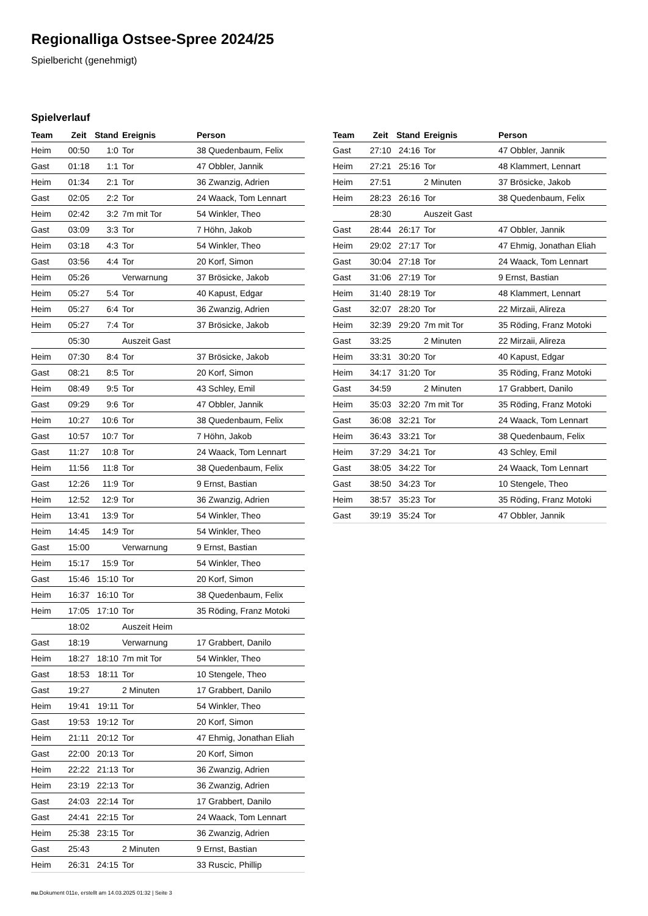Regionalliga Ostsee-Spree 2024/25
Spielbericht (genehmigt)
Spielverlauf
| Team | Zeit | Stand | Ereignis | Person |
| --- | --- | --- | --- | --- |
| Heim | 00:50 | 1:0 | Tor | 38 Quedenbaum, Felix |
| Gast | 01:18 | 1:1 | Tor | 47 Obbler, Jannik |
| Heim | 01:34 | 2:1 | Tor | 36 Zwanzig, Adrien |
| Gast | 02:05 | 2:2 | Tor | 24 Waack, Tom Lennart |
| Heim | 02:42 | 3:2 | 7m mit Tor | 54 Winkler, Theo |
| Gast | 03:09 | 3:3 | Tor | 7 Höhn, Jakob |
| Heim | 03:18 | 4:3 | Tor | 54 Winkler, Theo |
| Gast | 03:56 | 4:4 | Tor | 20 Korf, Simon |
| Heim | 05:26 | | Verwarnung | 37 Brösicke, Jakob |
| Heim | 05:27 | 5:4 | Tor | 40 Kapust, Edgar |
| Heim | 05:27 | 6:4 | Tor | 36 Zwanzig, Adrien |
| Heim | 05:27 | 7:4 | Tor | 37 Brösicke, Jakob |
| | 05:30 | | Auszeit Gast | |
| Heim | 07:30 | 8:4 | Tor | 37 Brösicke, Jakob |
| Gast | 08:21 | 8:5 | Tor | 20 Korf, Simon |
| Heim | 08:49 | 9:5 | Tor | 43 Schley, Emil |
| Gast | 09:29 | 9:6 | Tor | 47 Obbler, Jannik |
| Heim | 10:27 | 10:6 | Tor | 38 Quedenbaum, Felix |
| Gast | 10:57 | 10:7 | Tor | 7 Höhn, Jakob |
| Gast | 11:27 | 10:8 | Tor | 24 Waack, Tom Lennart |
| Heim | 11:56 | 11:8 | Tor | 38 Quedenbaum, Felix |
| Gast | 12:26 | 11:9 | Tor | 9 Ernst, Bastian |
| Heim | 12:52 | 12:9 | Tor | 36 Zwanzig, Adrien |
| Heim | 13:41 | 13:9 | Tor | 54 Winkler, Theo |
| Heim | 14:45 | 14:9 | Tor | 54 Winkler, Theo |
| Gast | 15:00 | | Verwarnung | 9 Ernst, Bastian |
| Heim | 15:17 | 15:9 | Tor | 54 Winkler, Theo |
| Gast | 15:46 | 15:10 | Tor | 20 Korf, Simon |
| Heim | 16:37 | 16:10 | Tor | 38 Quedenbaum, Felix |
| Heim | 17:05 | 17:10 | Tor | 35 Röding, Franz Motoki |
| | 18:02 | | Auszeit Heim | |
| Gast | 18:19 | | Verwarnung | 17 Grabbert, Danilo |
| Heim | 18:27 | 18:10 | 7m mit Tor | 54 Winkler, Theo |
| Gast | 18:53 | 18:11 | Tor | 10 Stengele, Theo |
| Gast | 19:27 | | 2 Minuten | 17 Grabbert, Danilo |
| Heim | 19:41 | 19:11 | Tor | 54 Winkler, Theo |
| Gast | 19:53 | 19:12 | Tor | 20 Korf, Simon |
| Heim | 21:11 | 20:12 | Tor | 47 Ehmig, Jonathan Eliah |
| Gast | 22:00 | 20:13 | Tor | 20 Korf, Simon |
| Heim | 22:22 | 21:13 | Tor | 36 Zwanzig, Adrien |
| Heim | 23:19 | 22:13 | Tor | 36 Zwanzig, Adrien |
| Gast | 24:03 | 22:14 | Tor | 17 Grabbert, Danilo |
| Gast | 24:41 | 22:15 | Tor | 24 Waack, Tom Lennart |
| Heim | 25:38 | 23:15 | Tor | 36 Zwanzig, Adrien |
| Gast | 25:43 | | 2 Minuten | 9 Ernst, Bastian |
| Heim | 26:31 | 24:15 | Tor | 33 Ruscic, Phillip |
| Team | Zeit | Stand | Ereignis | Person |
| --- | --- | --- | --- | --- |
| Gast | 27:10 | 24:16 | Tor | 47 Obbler, Jannik |
| Heim | 27:21 | 25:16 | Tor | 48 Klammert, Lennart |
| Heim | 27:51 | | 2 Minuten | 37 Brösicke, Jakob |
| Heim | 28:23 | 26:16 | Tor | 38 Quedenbaum, Felix |
| | 28:30 | | Auszeit Gast | |
| Gast | 28:44 | 26:17 | Tor | 47 Obbler, Jannik |
| Heim | 29:02 | 27:17 | Tor | 47 Ehmig, Jonathan Eliah |
| Gast | 30:04 | 27:18 | Tor | 24 Waack, Tom Lennart |
| Gast | 31:06 | 27:19 | Tor | 9 Ernst, Bastian |
| Heim | 31:40 | 28:19 | Tor | 48 Klammert, Lennart |
| Gast | 32:07 | 28:20 | Tor | 22 Mirzaii, Alireza |
| Heim | 32:39 | 29:20 | 7m mit Tor | 35 Röding, Franz Motoki |
| Gast | 33:25 | | 2 Minuten | 22 Mirzaii, Alireza |
| Heim | 33:31 | 30:20 | Tor | 40 Kapust, Edgar |
| Heim | 34:17 | 31:20 | Tor | 35 Röding, Franz Motoki |
| Gast | 34:59 | | 2 Minuten | 17 Grabbert, Danilo |
| Heim | 35:03 | 32:20 | 7m mit Tor | 35 Röding, Franz Motoki |
| Gast | 36:08 | 32:21 | Tor | 24 Waack, Tom Lennart |
| Heim | 36:43 | 33:21 | Tor | 38 Quedenbaum, Felix |
| Heim | 37:29 | 34:21 | Tor | 43 Schley, Emil |
| Gast | 38:05 | 34:22 | Tor | 24 Waack, Tom Lennart |
| Gast | 38:50 | 34:23 | Tor | 10 Stengele, Theo |
| Heim | 38:57 | 35:23 | Tor | 35 Röding, Franz Motoki |
| Gast | 39:19 | 35:24 | Tor | 47 Obbler, Jannik |
nu.Dokument 011e, erstellt am 14.03.2025 01:32 | Seite 3